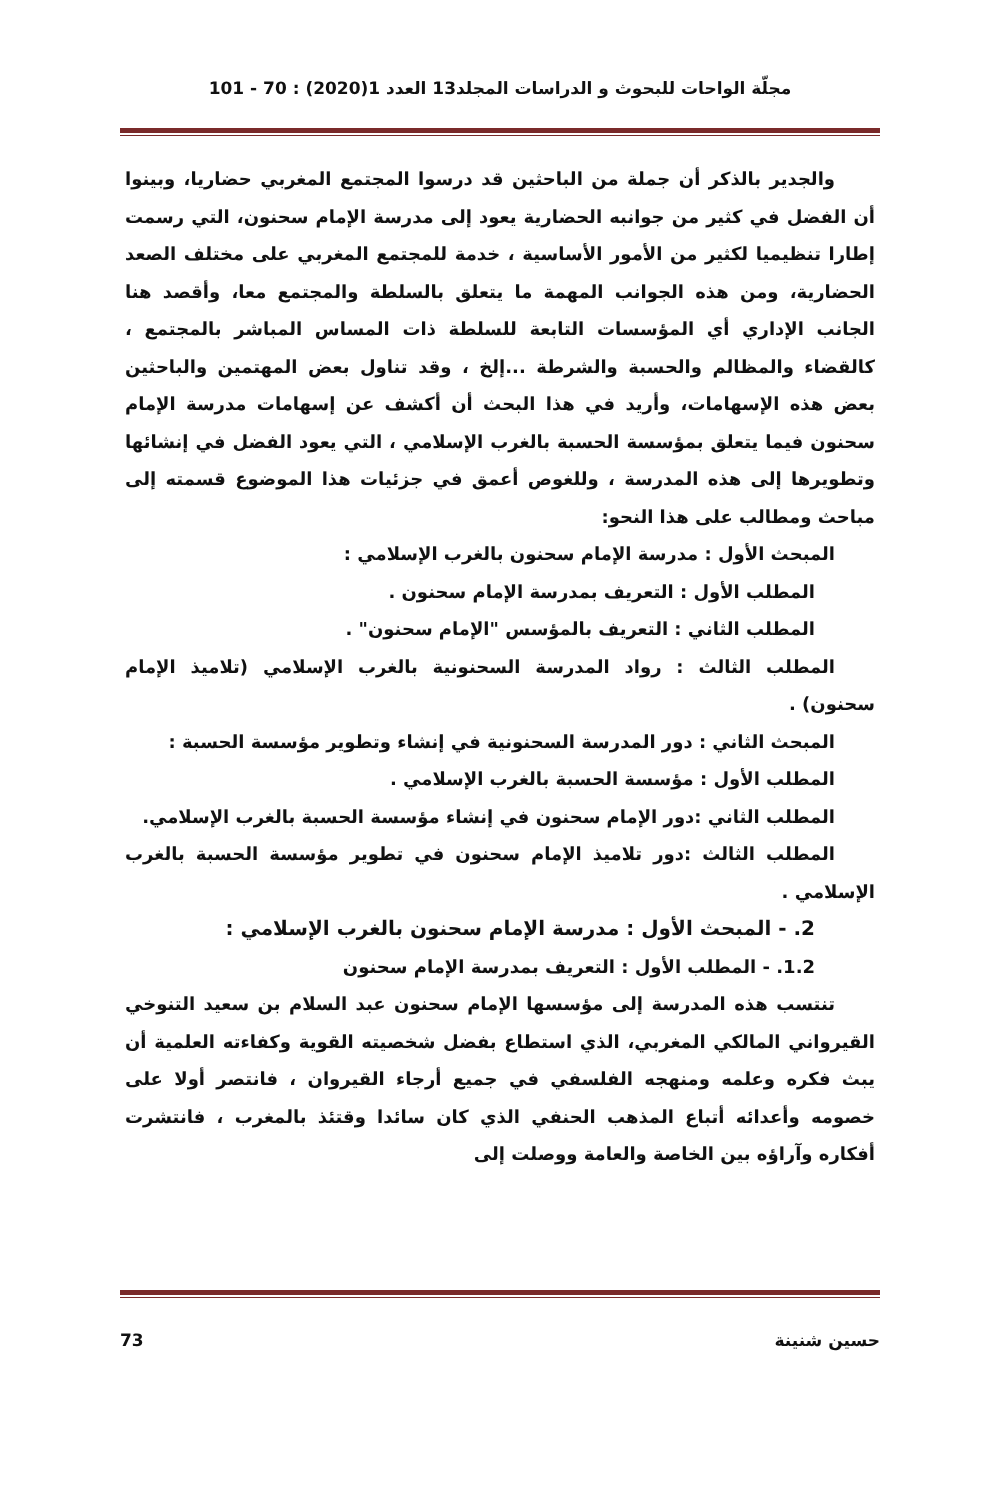مجلّة الواحات للبحوث و الدراسات المجلد13 العدد 1(2020) : 70 - 101
والجدير بالذكر أن جملة من الباحثين قد درسوا المجتمع المغربي حضاريا، وبينوا أن الفضل في كثير من جوانبه الحضارية يعود إلى مدرسة الإمام سحنون، التي رسمت إطارا تنظيميا لكثير من الأمور الأساسية ، خدمة للمجتمع المغربي على مختلف الصعد الحضارية، ومن هذه الجوانب المهمة ما يتعلق بالسلطة والمجتمع معا، وأقصد هنا الجانب الإداري أي المؤسسات التابعة للسلطة ذات المساس المباشر بالمجتمع ، كالقضاء والمظالم والحسبة والشرطة ...إلخ ، وقد تناول بعض المهتمين والباحثين بعض هذه الإسهامات، وأريد في هذا البحث أن أكشف عن إسهامات مدرسة الإمام سحنون فيما يتعلق بمؤسسة الحسبة بالغرب الإسلامي ، التي يعود الفضل في إنشائها وتطويرها إلى هذه المدرسة ، وللغوص أعمق في جزئيات هذا الموضوع قسمته إلى مباحث ومطالب على هذا النحو:
المبحث الأول : مدرسة الإمام سحنون بالغرب الإسلامي :
المطلب الأول : التعريف بمدرسة الإمام سحنون .
المطلب الثاني : التعريف بالمؤسس "الإمام سحنون" .
المطلب الثالث : رواد المدرسة السحنونية بالغرب الإسلامي (تلاميذ الإمام سحنون) .
المبحث الثاني : دور المدرسة السحنونية في إنشاء وتطوير مؤسسة الحسبة :
المطلب الأول : مؤسسة الحسبة بالغرب الإسلامي .
المطلب الثاني :دور الإمام سحنون في إنشاء مؤسسة الحسبة بالغرب الإسلامي.
المطلب الثالث :دور تلاميذ الإمام سحنون في تطوير مؤسسة الحسبة بالغرب الإسلامي .
2. - المبحث الأول : مدرسة الإمام سحنون بالغرب الإسلامي :
1.2. - المطلب الأول : التعريف بمدرسة الإمام سحنون
تنتسب هذه المدرسة إلى مؤسسها الإمام سحنون عبد السلام بن سعيد التنوخي القيرواني المالكي المغربي، الذي استطاع بفضل شخصيته القوية وكفاءته العلمية أن يبث فكره وعلمه ومنهجه الفلسفي في جميع أرجاء القيروان ، فانتصر أولا على خصومه وأعدائه أتباع المذهب الحنفي الذي كان سائدا وقتئذ بالمغرب ، فانتشرت أفكاره وآراؤه بين الخاصة والعامة ووصلت إلى
حسين شنينة 73